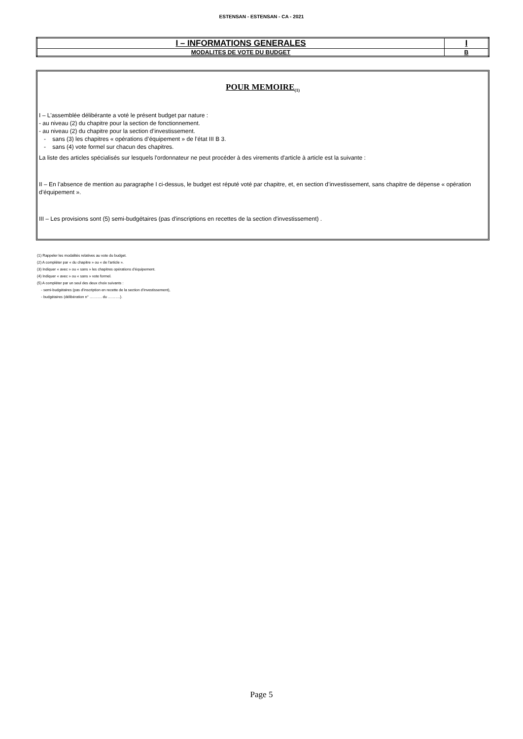ESTENSAN - ESTENSAN - CA - 2021
| I – INFORMATIONS GENERALES | I |
| MODALITES DE VOTE DU BUDGET | B |
POUR MEMOIRE<sub>(1)</sub>
I – L'assemblée délibérante a voté le présent budget par nature :
- au niveau (2) du chapitre pour la section de fonctionnement.
- au niveau (2) du chapitre pour la section d’investissement.
- sans (3) les chapitres « opérations d’équipement » de l’état III B 3.
- sans (4) vote formel sur chacun des chapitres.
La liste des articles spécialisés sur lesquels l'ordonnateur ne peut procéder à des virements d'article à article est la suivante :
II – En l’absence de mention au paragraphe I ci-dessus, le budget est réputé voté par chapitre, et, en section d’investissement, sans chapitre de dépense « opération d’équipement ».
III – Les provisions sont (5) semi-budgétaires (pas d'inscriptions en recettes de la section d'investissement) .
(1) Rappeler les modalités relatives au vote du budget.
(2) A compléter par « du chapitre » ou « de l’article ».
(3) Indiquer « avec » ou « sans » les chapitres opérations d’équipement.
(4) Indiquer « avec » ou « sans » vote formel.
(5) A compléter par un seul des deux choix suivants :
- semi-budgétaires (pas d’inscription en recette de la section d’investissement),
- budgétaires (délibération n° ………. du ……….).
Page 5